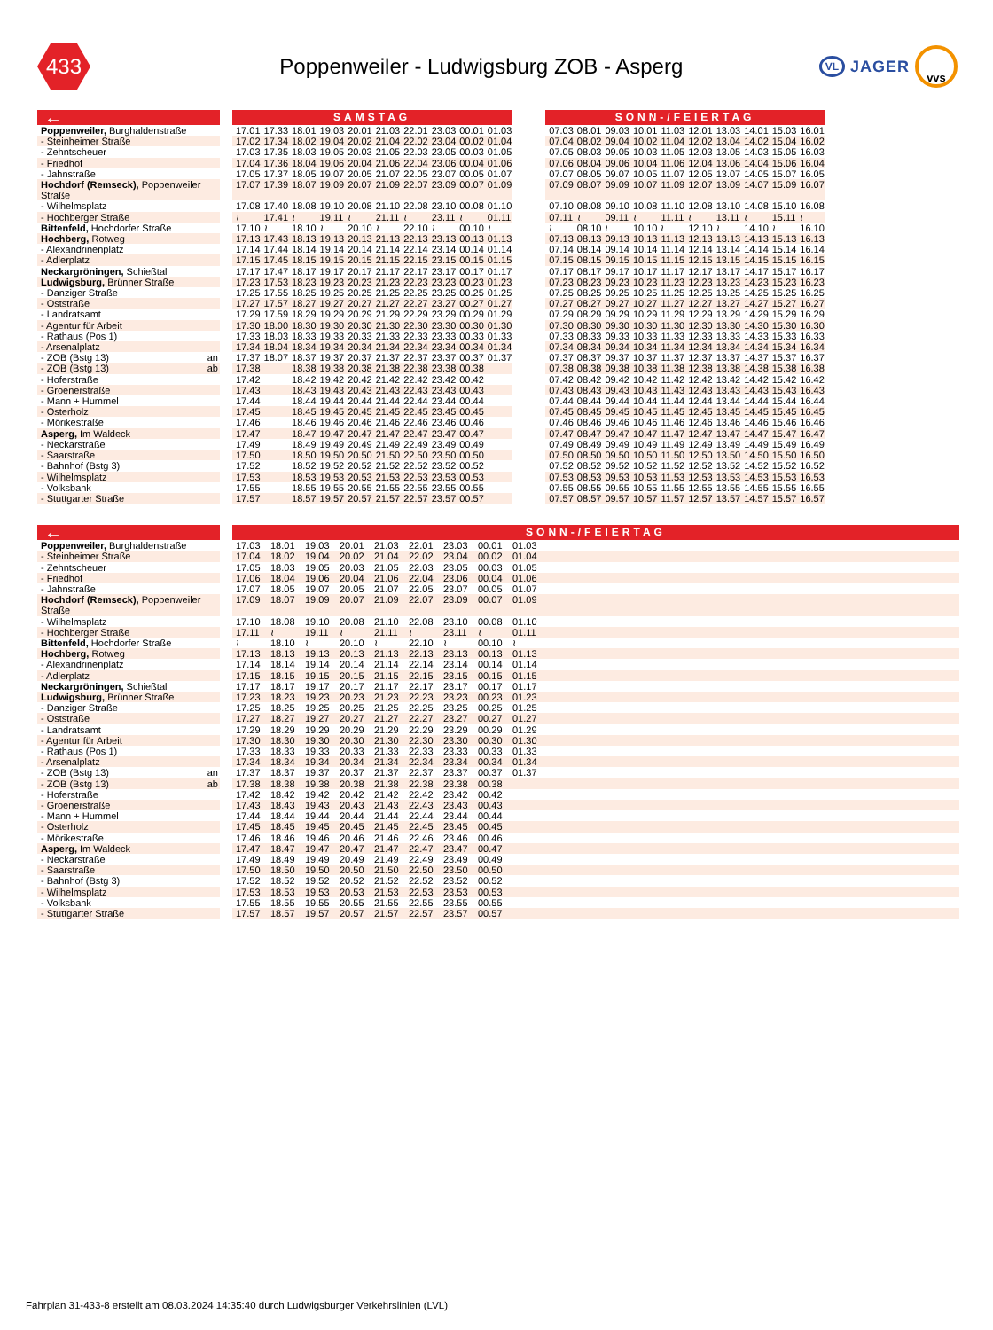433
Poppenweiler - Ludwigsburg ZOB - Asperg
VL JAGER vvs
| ← | | SAMSTAG | | | | | | | | | | | SONN-/FEIERTAG | | | | | | | | | |
| Poppenweiler, Burghaldenstraße | | 17.01 | 17.33 | 18.01 | 19.03 | 20.01 | 21.03 | 22.01 | 23.03 | 00.01 | 01.03 | | 07.03 | 08.01 | 09.03 | 10.01 | 11.03 | 12.01 | 13.03 | 14.01 | 15.03 | 16.01 |
| - Steinheimer Straße | | 17.02 | 17.34 | 18.02 | 19.04 | 20.02 | 21.04 | 22.02 | 23.04 | 00.02 | 01.04 | | 07.04 | 08.02 | 09.04 | 10.02 | 11.04 | 12.02 | 13.04 | 14.02 | 15.04 | 16.02 |
| - Zehntscheuer | | 17.03 | 17.35 | 18.03 | 19.05 | 20.03 | 21.05 | 22.03 | 23.05 | 00.03 | 01.05 | | 07.05 | 08.03 | 09.05 | 10.03 | 11.05 | 12.03 | 13.05 | 14.03 | 15.05 | 16.03 |
| - Friedhof | | 17.04 | 17.36 | 18.04 | 19.06 | 20.04 | 21.06 | 22.04 | 23.06 | 00.04 | 01.06 | | 07.06 | 08.04 | 09.06 | 10.04 | 11.06 | 12.04 | 13.06 | 14.04 | 15.06 | 16.04 |
| - Jahnstraße | | 17.05 | 17.37 | 18.05 | 19.07 | 20.05 | 21.07 | 22.05 | 23.07 | 00.05 | 01.07 | | 07.07 | 08.05 | 09.07 | 10.05 | 11.07 | 12.05 | 13.07 | 14.05 | 15.07 | 16.05 |
| Hochdorf (Remseck), Poppenweiler Straße | | 17.07 | 17.39 | 18.07 | 19.09 | 20.07 | 21.09 | 22.07 | 23.09 | 00.07 | 01.09 | | 07.09 | 08.07 | 09.09 | 10.07 | 11.09 | 12.07 | 13.09 | 14.07 | 15.09 | 16.07 |
| - Wilhelmsplatz | | 17.08 | 17.40 | 18.08 | 19.10 | 20.08 | 21.10 | 22.08 | 23.10 | 00.08 | 01.10 | | 07.10 | 08.08 | 09.10 | 10.08 | 11.10 | 12.08 | 13.10 | 14.08 | 15.10 | 16.08 |
| - Hochberger Straße | | ≀ | 17.41 | ≀ | 19.11 | ≀ | 21.11 | ≀ | 23.11 | ≀ | 01.11 | | 07.11 | ≀ | 09.11 | ≀ | 11.11 | ≀ | 13.11 | ≀ | 15.11 | ≀ |
| Bittenfeld, Hochdorfer Straße | | 17.10 | ≀ | 18.10 | ≀ | 20.10 | ≀ | 22.10 | ≀ | 00.10 | ≀ | | ≀ | 08.10 | ≀ | 10.10 | ≀ | 12.10 | ≀ | 14.10 | ≀ | 16.10 |
| Hochberg, Rotweg | | 17.13 | 17.43 | 18.13 | 19.13 | 20.13 | 21.13 | 22.13 | 23.13 | 00.13 | 01.13 | | 07.13 | 08.13 | 09.13 | 10.13 | 11.13 | 12.13 | 13.13 | 14.13 | 15.13 | 16.13 |
| - Alexandrinenplatz | | 17.14 | 17.44 | 18.14 | 19.14 | 20.14 | 21.14 | 22.14 | 23.14 | 00.14 | 01.14 | | 07.14 | 08.14 | 09.14 | 10.14 | 11.14 | 12.14 | 13.14 | 14.14 | 15.14 | 16.14 |
| - Adlerplatz | | 17.15 | 17.45 | 18.15 | 19.15 | 20.15 | 21.15 | 22.15 | 23.15 | 00.15 | 01.15 | | 07.15 | 08.15 | 09.15 | 10.15 | 11.15 | 12.15 | 13.15 | 14.15 | 15.15 | 16.15 |
| Neckargröningen, Schießtal | | 17.17 | 17.47 | 18.17 | 19.17 | 20.17 | 21.17 | 22.17 | 23.17 | 00.17 | 01.17 | | 07.17 | 08.17 | 09.17 | 10.17 | 11.17 | 12.17 | 13.17 | 14.17 | 15.17 | 16.17 |
| Ludwigsburg, Brünner Straße | | 17.23 | 17.53 | 18.23 | 19.23 | 20.23 | 21.23 | 22.23 | 23.23 | 00.23 | 01.23 | | 07.23 | 08.23 | 09.23 | 10.23 | 11.23 | 12.23 | 13.23 | 14.23 | 15.23 | 16.23 |
| - Danziger Straße | | 17.25 | 17.55 | 18.25 | 19.25 | 20.25 | 21.25 | 22.25 | 23.25 | 00.25 | 01.25 | | 07.25 | 08.25 | 09.25 | 10.25 | 11.25 | 12.25 | 13.25 | 14.25 | 15.25 | 16.25 |
| - Oststraße | | 17.27 | 17.57 | 18.27 | 19.27 | 20.27 | 21.27 | 22.27 | 23.27 | 00.27 | 01.27 | | 07.27 | 08.27 | 09.27 | 10.27 | 11.27 | 12.27 | 13.27 | 14.27 | 15.27 | 16.27 |
| - Landratsamt | | 17.29 | 17.59 | 18.29 | 19.29 | 20.29 | 21.29 | 22.29 | 23.29 | 00.29 | 01.29 | | 07.29 | 08.29 | 09.29 | 10.29 | 11.29 | 12.29 | 13.29 | 14.29 | 15.29 | 16.29 |
| - Agentur für Arbeit | | 17.30 | 18.00 | 18.30 | 19.30 | 20.30 | 21.30 | 22.30 | 23.30 | 00.30 | 01.30 | | 07.30 | 08.30 | 09.30 | 10.30 | 11.30 | 12.30 | 13.30 | 14.30 | 15.30 | 16.30 |
| - Rathaus (Pos 1) | | 17.33 | 18.03 | 18.33 | 19.33 | 20.33 | 21.33 | 22.33 | 23.33 | 00.33 | 01.33 | | 07.33 | 08.33 | 09.33 | 10.33 | 11.33 | 12.33 | 13.33 | 14.33 | 15.33 | 16.33 |
| - Arsenalplatz | | 17.34 | 18.04 | 18.34 | 19.34 | 20.34 | 21.34 | 22.34 | 23.34 | 00.34 | 01.34 | | 07.34 | 08.34 | 09.34 | 10.34 | 11.34 | 12.34 | 13.34 | 14.34 | 15.34 | 16.34 |
| - ZOB (Bstg 13) an | | 17.37 | 18.07 | 18.37 | 19.37 | 20.37 | 21.37 | 22.37 | 23.37 | 00.37 | 01.37 | | 07.37 | 08.37 | 09.37 | 10.37 | 11.37 | 12.37 | 13.37 | 14.37 | 15.37 | 16.37 |
| - ZOB (Bstg 13) ab | | 17.38 | | 18.38 | 19.38 | 20.38 | 21.38 | 22.38 | 23.38 | 00.38 | | | 07.38 | 08.38 | 09.38 | 10.38 | 11.38 | 12.38 | 13.38 | 14.38 | 15.38 | 16.38 |
| - Hoferstraße | | 17.42 | | 18.42 | 19.42 | 20.42 | 21.42 | 22.42 | 23.42 | 00.42 | | | 07.42 | 08.42 | 09.42 | 10.42 | 11.42 | 12.42 | 13.42 | 14.42 | 15.42 | 16.42 |
| - Groenerstraße | | 17.43 | | 18.43 | 19.43 | 20.43 | 21.43 | 22.43 | 23.43 | 00.43 | | | 07.43 | 08.43 | 09.43 | 10.43 | 11.43 | 12.43 | 13.43 | 14.43 | 15.43 | 16.43 |
| - Mann + Hummel | | 17.44 | | 18.44 | 19.44 | 20.44 | 21.44 | 22.44 | 23.44 | 00.44 | | | 07.44 | 08.44 | 09.44 | 10.44 | 11.44 | 12.44 | 13.44 | 14.44 | 15.44 | 16.44 |
| - Osterholz | | 17.45 | | 18.45 | 19.45 | 20.45 | 21.45 | 22.45 | 23.45 | 00.45 | | | 07.45 | 08.45 | 09.45 | 10.45 | 11.45 | 12.45 | 13.45 | 14.45 | 15.45 | 16.45 |
| - Mörikestraße | | 17.46 | | 18.46 | 19.46 | 20.46 | 21.46 | 22.46 | 23.46 | 00.46 | | | 07.46 | 08.46 | 09.46 | 10.46 | 11.46 | 12.46 | 13.46 | 14.46 | 15.46 | 16.46 |
| Asperg, Im Waldeck | | 17.47 | | 18.47 | 19.47 | 20.47 | 21.47 | 22.47 | 23.47 | 00.47 | | | 07.47 | 08.47 | 09.47 | 10.47 | 11.47 | 12.47 | 13.47 | 14.47 | 15.47 | 16.47 |
| - Neckarstraße | | 17.49 | | 18.49 | 19.49 | 20.49 | 21.49 | 22.49 | 23.49 | 00.49 | | | 07.49 | 08.49 | 09.49 | 10.49 | 11.49 | 12.49 | 13.49 | 14.49 | 15.49 | 16.49 |
| - Saarstraße | | 17.50 | | 18.50 | 19.50 | 20.50 | 21.50 | 22.50 | 23.50 | 00.50 | | | 07.50 | 08.50 | 09.50 | 10.50 | 11.50 | 12.50 | 13.50 | 14.50 | 15.50 | 16.50 |
| - Bahnhof (Bstg 3) | | 17.52 | | 18.52 | 19.52 | 20.52 | 21.52 | 22.52 | 23.52 | 00.52 | | | 07.52 | 08.52 | 09.52 | 10.52 | 11.52 | 12.52 | 13.52 | 14.52 | 15.52 | 16.52 |
| - Wilhelmsplatz | | 17.53 | | 18.53 | 19.53 | 20.53 | 21.53 | 22.53 | 23.53 | 00.53 | | | 07.53 | 08.53 | 09.53 | 10.53 | 11.53 | 12.53 | 13.53 | 14.53 | 15.53 | 16.53 |
| - Volksbank | | 17.55 | | 18.55 | 19.55 | 20.55 | 21.55 | 22.55 | 23.55 | 00.55 | | | 07.55 | 08.55 | 09.55 | 10.55 | 11.55 | 12.55 | 13.55 | 14.55 | 15.55 | 16.55 |
| - Stuttgarter Straße | | 17.57 | | 18.57 | 19.57 | 20.57 | 21.57 | 22.57 | 23.57 | 00.57 | | | 07.57 | 08.57 | 09.57 | 10.57 | 11.57 | 12.57 | 13.57 | 14.57 | 15.57 | 16.57 |
| ← | | SONN-/FEIERTAG | | | | | | | | | |
| Poppenweiler, Burghaldenstraße | | 17.03 | 18.01 | 19.03 | 20.01 | 21.03 | 22.01 | 23.03 | 00.01 | 01.03 | |
| - Steinheimer Straße | | 17.04 | 18.02 | 19.04 | 20.02 | 21.04 | 22.02 | 23.04 | 00.02 | 01.04 | |
| - Zehntscheuer | | 17.05 | 18.03 | 19.05 | 20.03 | 21.05 | 22.03 | 23.05 | 00.03 | 01.05 | |
| - Friedhof | | 17.06 | 18.04 | 19.06 | 20.04 | 21.06 | 22.04 | 23.06 | 00.04 | 01.06 | |
| - Jahnstraße | | 17.07 | 18.05 | 19.07 | 20.05 | 21.07 | 22.05 | 23.07 | 00.05 | 01.07 | |
| Hochdorf (Remseck), Poppenweiler Straße | | 17.09 | 18.07 | 19.09 | 20.07 | 21.09 | 22.07 | 23.09 | 00.07 | 01.09 | |
| - Wilhelmsplatz | | 17.10 | 18.08 | 19.10 | 20.08 | 21.10 | 22.08 | 23.10 | 00.08 | 01.10 | |
| - Hochberger Straße | | 17.11 | ≀ | 19.11 | ≀ | 21.11 | ≀ | 23.11 | ≀ | 01.11 | |
| Bittenfeld, Hochdorfer Straße | | ≀ | 18.10 | ≀ | 20.10 | ≀ | 22.10 | ≀ | 00.10 | ≀ | |
| Hochberg, Rotweg | | 17.13 | 18.13 | 19.13 | 20.13 | 21.13 | 22.13 | 23.13 | 00.13 | 01.13 | |
| - Alexandrinenplatz | | 17.14 | 18.14 | 19.14 | 20.14 | 21.14 | 22.14 | 23.14 | 00.14 | 01.14 | |
| - Adlerplatz | | 17.15 | 18.15 | 19.15 | 20.15 | 21.15 | 22.15 | 23.15 | 00.15 | 01.15 | |
| Neckargröningen, Schießtal | | 17.17 | 18.17 | 19.17 | 20.17 | 21.17 | 22.17 | 23.17 | 00.17 | 01.17 | |
| Ludwigsburg, Brünner Straße | | 17.23 | 18.23 | 19.23 | 20.23 | 21.23 | 22.23 | 23.23 | 00.23 | 01.23 | |
| - Danziger Straße | | 17.25 | 18.25 | 19.25 | 20.25 | 21.25 | 22.25 | 23.25 | 00.25 | 01.25 | |
| - Oststraße | | 17.27 | 18.27 | 19.27 | 20.27 | 21.27 | 22.27 | 23.27 | 00.27 | 01.27 | |
| - Landratsamt | | 17.29 | 18.29 | 19.29 | 20.29 | 21.29 | 22.29 | 23.29 | 00.29 | 01.29 | |
| - Agentur für Arbeit | | 17.30 | 18.30 | 19.30 | 20.30 | 21.30 | 22.30 | 23.30 | 00.30 | 01.30 | |
| - Rathaus (Pos 1) | | 17.33 | 18.33 | 19.33 | 20.33 | 21.33 | 22.33 | 23.33 | 00.33 | 01.33 | |
| - Arsenalplatz | | 17.34 | 18.34 | 19.34 | 20.34 | 21.34 | 22.34 | 23.34 | 00.34 | 01.34 | |
| - ZOB (Bstg 13) an | | 17.37 | 18.37 | 19.37 | 20.37 | 21.37 | 22.37 | 23.37 | 00.37 | 01.37 | |
| - ZOB (Bstg 13) ab | | 17.38 | 18.38 | 19.38 | 20.38 | 21.38 | 22.38 | 23.38 | 00.38 | | |
| - Hoferstraße | | 17.42 | 18.42 | 19.42 | 20.42 | 21.42 | 22.42 | 23.42 | 00.42 | | |
| - Groenerstraße | | 17.43 | 18.43 | 19.43 | 20.43 | 21.43 | 22.43 | 23.43 | 00.43 | | |
| - Mann + Hummel | | 17.44 | 18.44 | 19.44 | 20.44 | 21.44 | 22.44 | 23.44 | 00.44 | | |
| - Osterholz | | 17.45 | 18.45 | 19.45 | 20.45 | 21.45 | 22.45 | 23.45 | 00.45 | | |
| - Mörikestraße | | 17.46 | 18.46 | 19.46 | 20.46 | 21.46 | 22.46 | 23.46 | 00.46 | | |
| Asperg, Im Waldeck | | 17.47 | 18.47 | 19.47 | 20.47 | 21.47 | 22.47 | 23.47 | 00.47 | | |
| - Neckarstraße | | 17.49 | 18.49 | 19.49 | 20.49 | 21.49 | 22.49 | 23.49 | 00.49 | | |
| - Saarstraße | | 17.50 | 18.50 | 19.50 | 20.50 | 21.50 | 22.50 | 23.50 | 00.50 | | |
| - Bahnhof (Bstg 3) | | 17.52 | 18.52 | 19.52 | 20.52 | 21.52 | 22.52 | 23.52 | 00.52 | | |
| - Wilhelmsplatz | | 17.53 | 18.53 | 19.53 | 20.53 | 21.53 | 22.53 | 23.53 | 00.53 | | |
| - Volksbank | | 17.55 | 18.55 | 19.55 | 20.55 | 21.55 | 22.55 | 23.55 | 00.55 | | |
| - Stuttgarter Straße | | 17.57 | 18.57 | 19.57 | 20.57 | 21.57 | 22.57 | 23.57 | 00.57 | | |
Fahrplan 31-433-8 erstellt am 08.03.2024 14:35:40 durch Ludwigsburger Verkehrslinien (LVL)